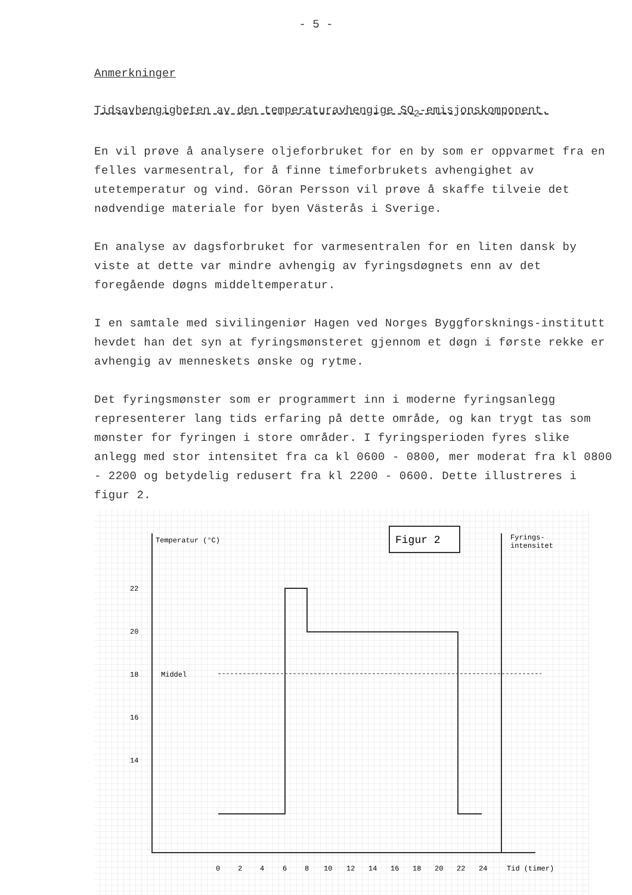- 5 -
Anmerkninger
Tidsavhengigheten av den temperaturavhengige SO<sub>2</sub>-emisjonskomponent.
En vil prøve å analysere oljeforbruket for en by som er oppvarmet fra en felles varmesentral, for å finne timeforbrukets avhengighet av utetemperatur og vind. Göran Persson vil prøve å skaffe tilveie det nødvendige materiale for byen Västerås i Sverige.
En analyse av dagsforbruket for varmesentralen for en liten dansk by viste at dette var mindre avhengig av fyringsdøgnets enn av det foregående døgns middeltemperatur.
I en samtale med sivilingeniør Hagen ved Norges Byggforsknings-institutt hevdet han det syn at fyringsmønsteret gjennom et døgn i første rekke er avhengig av menneskets ønske og rytme.
Det fyringsmønster som er programmert inn i moderne fyringsanlegg representerer lang tids erfaring på dette område, og kan trygt tas som mønster for fyringen i store områder. I fyringsperioden fyres slike anlegg med stor intensitet fra ca kl 0600 - 0800, mer moderat fra kl 0800 - 2200 og betydelig redusert fra kl 2200 - 0600. Dette illustreres i figur 2.
Figur 2
Temperatur (°C)
Fyrings-
intensitet
22
20
18
Middel
16
14
0
2
4
6
8
10
12
14
16
18
20
22
24
Tid (timer)